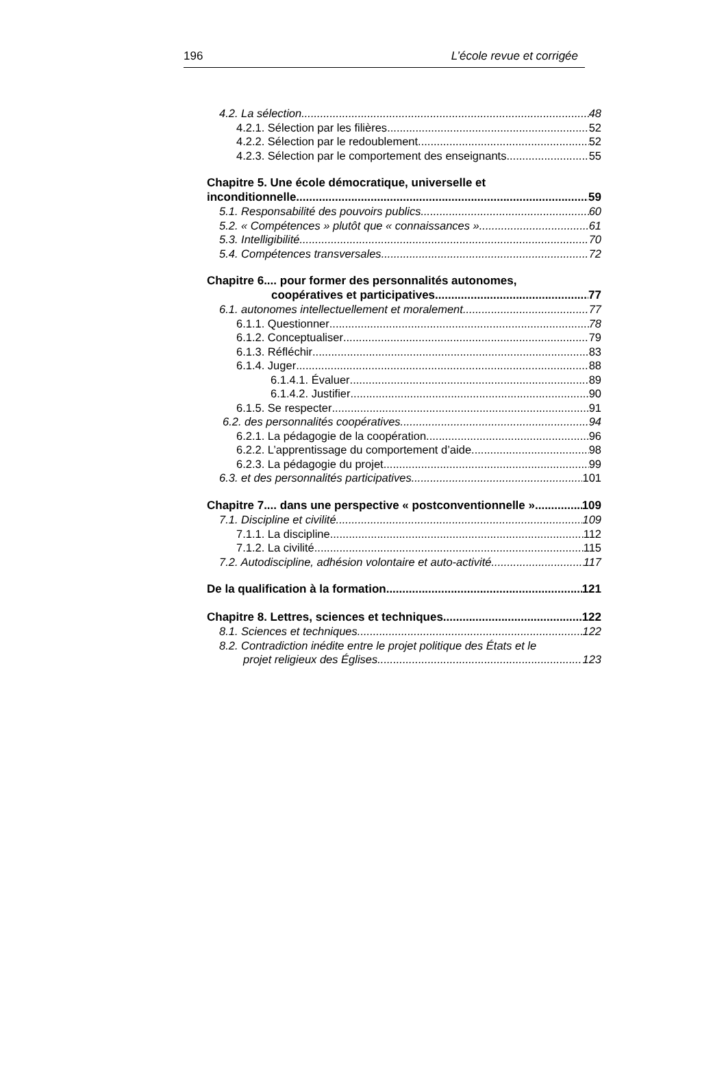196 L’école revue et corrigée
4.2. La sélection 48
4.2.1. Sélection par les filières 52
4.2.2. Sélection par le redoublement 52
4.2.3. Sélection par le comportement des enseignants 55
Chapitre 5. Une école démocratique, universelle et
inconditionnelle 59
5.1. Responsabilité des pouvoirs publics 60
5.2. « Compétences » plutôt que « connaissances » 61
5.3. Intelligibilité 70
5.4. Compétences transversales 72
Chapitre 6.... pour former des personnalités autonomes,
coopératives et participatives 77
6.1. autonomes intellectuellement et moralement 77
6.1.1. Questionner 78
6.1.2. Conceptualiser 79
6.1.3. Réfléchir 83
6.1.4. Juger 88
6.1.4.1. Évaluer 89
6.1.4.2. Justifier 90
6.1.5. Se respecter 91
6.2. des personnalités coopératives 94
6.2.1. La pédagogie de la coopération 96
6.2.2. L’apprentissage du comportement d’aide 98
6.2.3. La pédagogie du projet 99
6.3. et des personnalités participatives 101
Chapitre 7.... dans une perspective « postconventionnelle » 109
7.1. Discipline et civilité 109
7.1.1. La discipline 112
7.1.2. La civilité 115
7.2. Autodiscipline, adhésion volontaire et auto-activité 117
De la qualification à la formation 121
Chapitre 8. Lettres, sciences et techniques 122
8.1. Sciences et techniques 122
8.2. Contradiction inédite entre le projet politique des États et le
projet religieux des Églises 123